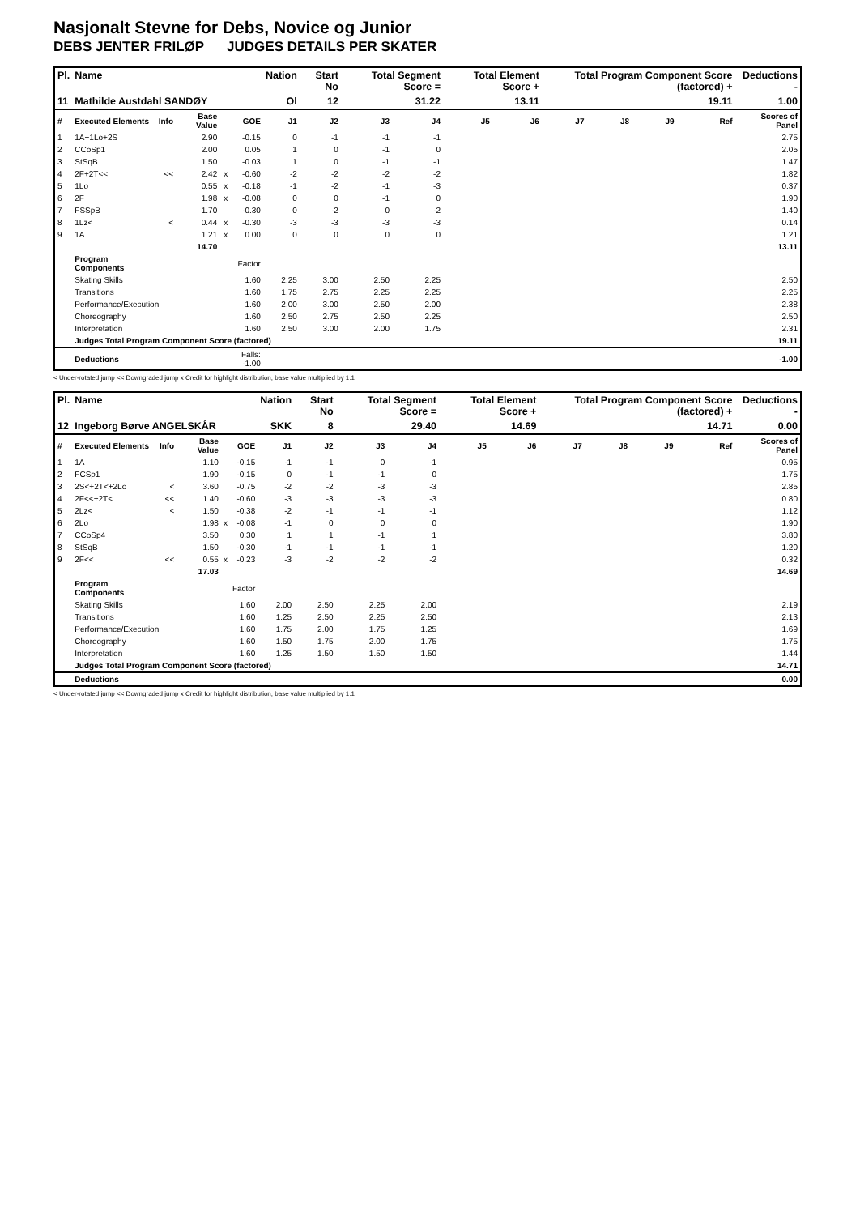Nasjonalt Stevne for Debs, Novice og Junior
DEBS JENTER FRILØP JUDGES DETAILS PER SKATER
| Pl. | Name | | | | | Nation | Start No | Total Segment Score = | | Total Element Score + | | Total Program Component Score (factored) + | | | | Deductions - |
| --- | --- | --- | --- | --- | --- | --- | --- | --- | --- | --- | --- | --- | --- | --- | --- | --- |
| 11 | Mathilde Austdahl SANDØY | | | | | Ol | 12 | 31.22 | | 13.11 | | 19.11 | | | | 1.00 |
| # | Executed Elements | Info | Base Value | | GOE | J1 | J2 | J3 | J4 | J5 | J6 | J7 | J8 | J9 | Ref | Scores of Panel |
| 1 | 1A+1Lo+2S | | 2.90 | | -0.15 | 0 | -1 | -1 | -1 | | | | | | | 2.75 |
| 2 | CCoSp1 | | 2.00 | | 0.05 | 1 | 0 | -1 | 0 | | | | | | | 2.05 |
| 3 | StSqB | | 1.50 | | -0.03 | 1 | 0 | -1 | -1 | | | | | | | 1.47 |
| 4 | 2F+2T<< | << | 2.42 | x | -0.60 | -2 | -2 | -2 | -2 | | | | | | | 1.82 |
| 5 | 1Lo | | 0.55 | x | -0.18 | -1 | -2 | -1 | -3 | | | | | | | 0.37 |
| 6 | 2F | | 1.98 | x | -0.08 | 0 | 0 | -1 | 0 | | | | | | | 1.90 |
| 7 | FSSpB | | 1.70 | | -0.30 | 0 | -2 | 0 | -2 | | | | | | | 1.40 |
| 8 | 1Lz< | < | 0.44 | x | -0.30 | -3 | -3 | -3 | -3 | | | | | | | 0.14 |
| 9 | 1A | | 1.21 | x | 0.00 | 0 | 0 | 0 | 0 | | | | | | | 1.21 |
| | | | 14.70 | | | | | | | | | | | | | 13.11 |
| | Program Components | | | | Factor | | | | | | | | | | | |
| | Skating Skills | | | | 1.60 | 2.25 | 3.00 | 2.50 | 2.25 | | | | | | | 2.50 |
| | Transitions | | | | 1.60 | 1.75 | 2.75 | 2.25 | 2.25 | | | | | | | 2.25 |
| | Performance/Execution | | | | 1.60 | 2.00 | 3.00 | 2.50 | 2.00 | | | | | | | 2.38 |
| | Choreography | | | | 1.60 | 2.50 | 2.75 | 2.50 | 2.25 | | | | | | | 2.50 |
| | Interpretation | | | | 1.60 | 2.50 | 3.00 | 2.00 | 1.75 | | | | | | | 2.31 |
| | Judges Total Program Component Score (factored) | | | | | | | | | | | | | | | 19.11 |
| | Deductions | | | Falls: -1.00 | | | | | | | | | | | | -1.00 |
< Under-rotated jump << Downgraded jump x Credit for highlight distribution, base value multiplied by 1.1
| Pl. | Name | | | | | Nation | Start No | Total Segment Score = | | Total Element Score + | | Total Program Component Score (factored) + | | | | Deductions - |
| --- | --- | --- | --- | --- | --- | --- | --- | --- | --- | --- | --- | --- | --- | --- | --- | --- |
| 12 | Ingeborg Børve ANGELSKÅR | | | | | SKK | 8 | 29.40 | | 14.69 | | 14.71 | | | | 0.00 |
| # | Executed Elements | Info | Base Value | | GOE | J1 | J2 | J3 | J4 | J5 | J6 | J7 | J8 | J9 | Ref | Scores of Panel |
| 1 | 1A | | 1.10 | | -0.15 | -1 | -1 | 0 | -1 | | | | | | | 0.95 |
| 2 | FCSp1 | | 1.90 | | -0.15 | 0 | -1 | -1 | 0 | | | | | | | 1.75 |
| 3 | 2S<+2T<+2Lo | < | 3.60 | | -0.75 | -2 | -2 | -3 | -3 | | | | | | | 2.85 |
| 4 | 2F<<+2T< | << | 1.40 | | -0.60 | -3 | -3 | -3 | -3 | | | | | | | 0.80 |
| 5 | 2Lz< | < | 1.50 | | -0.38 | -2 | -1 | -1 | -1 | | | | | | | 1.12 |
| 6 | 2Lo | | 1.98 | x | -0.08 | -1 | 0 | 0 | 0 | | | | | | | 1.90 |
| 7 | CCoSp4 | | 3.50 | | 0.30 | 1 | 1 | -1 | 1 | | | | | | | 3.80 |
| 8 | StSqB | | 1.50 | | -0.30 | -1 | -1 | -1 | -1 | | | | | | | 1.20 |
| 9 | 2F<< | << | 0.55 | x | -0.23 | -3 | -2 | -2 | -2 | | | | | | | 0.32 |
| | | | 17.03 | | | | | | | | | | | | | 14.69 |
| | Program Components | | | | Factor | | | | | | | | | | | |
| | Skating Skills | | | | 1.60 | 2.00 | 2.50 | 2.25 | 2.00 | | | | | | | 2.19 |
| | Transitions | | | | 1.60 | 1.25 | 2.50 | 2.25 | 2.50 | | | | | | | 2.13 |
| | Performance/Execution | | | | 1.60 | 1.75 | 2.00 | 1.75 | 1.25 | | | | | | | 1.69 |
| | Choreography | | | | 1.60 | 1.50 | 1.75 | 2.00 | 1.75 | | | | | | | 1.75 |
| | Interpretation | | | | 1.60 | 1.25 | 1.50 | 1.50 | 1.50 | | | | | | | 1.44 |
| | Judges Total Program Component Score (factored) | | | | | | | | | | | | | | | 14.71 |
| | Deductions | | | | | | | | | | | | | | | 0.00 |
< Under-rotated jump << Downgraded jump x Credit for highlight distribution, base value multiplied by 1.1